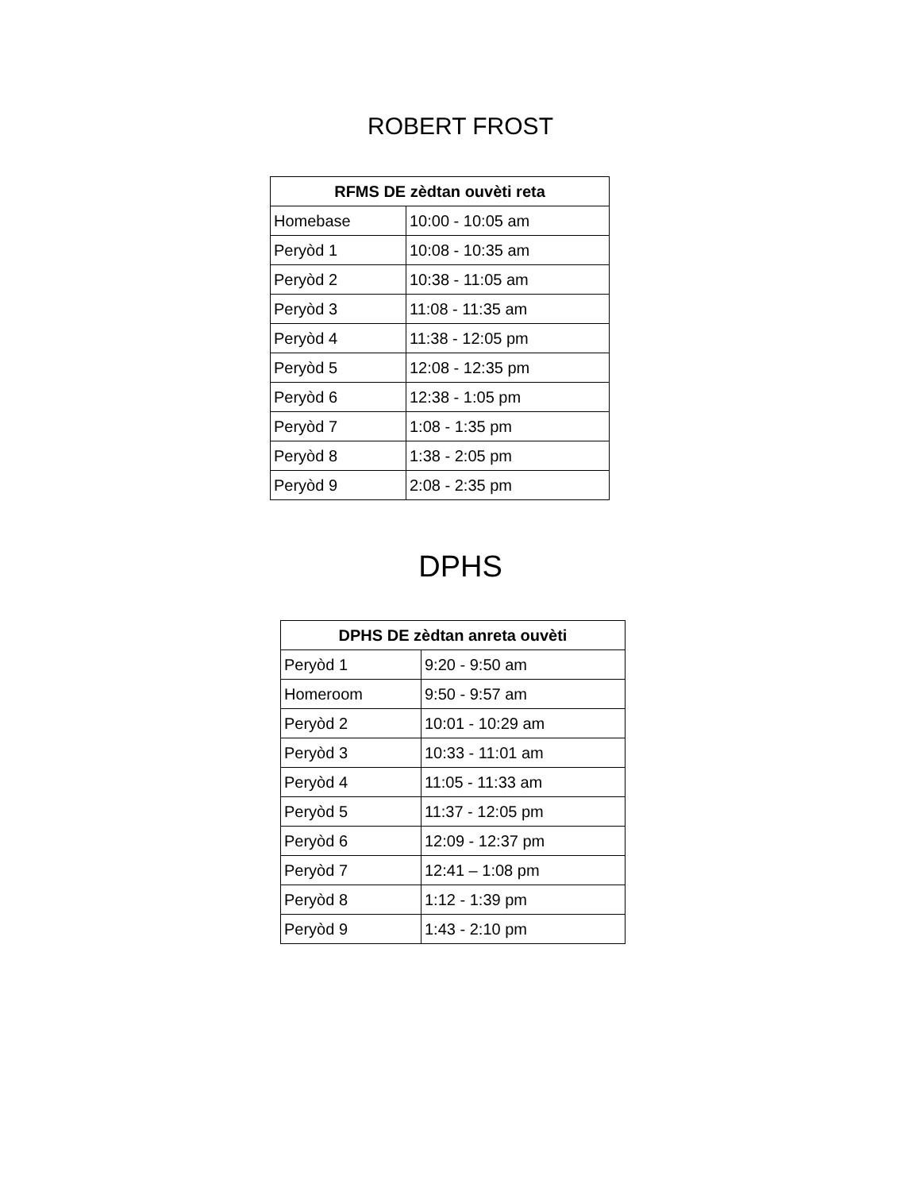ROBERT FROST
| RFMS DE zèdtan ouvèti reta | |
| --- | --- |
| Homebase | 10:00 - 10:05 am |
| Peryòd 1 | 10:08 - 10:35 am |
| Peryòd 2 | 10:38 - 11:05 am |
| Peryòd 3 | 11:08 - 11:35 am |
| Peryòd 4 | 11:38 - 12:05 pm |
| Peryòd 5 | 12:08 - 12:35 pm |
| Peryòd 6 | 12:38 - 1:05 pm |
| Peryòd 7 | 1:08 - 1:35 pm |
| Peryòd 8 | 1:38 - 2:05 pm |
| Peryòd 9 | 2:08 - 2:35 pm |
DPHS
| DPHS DE zèdtan anreta ouvèti | |
| --- | --- |
| Peryòd 1 | 9:20 - 9:50 am |
| Homeroom | 9:50 - 9:57 am |
| Peryòd 2 | 10:01 - 10:29 am |
| Peryòd 3 | 10:33 - 11:01 am |
| Peryòd 4 | 11:05 - 11:33 am |
| Peryòd 5 | 11:37 - 12:05 pm |
| Peryòd 6 | 12:09 - 12:37 pm |
| Peryòd 7 | 12:41 – 1:08 pm |
| Peryòd 8 | 1:12 - 1:39 pm |
| Peryòd 9 | 1:43 - 2:10 pm |